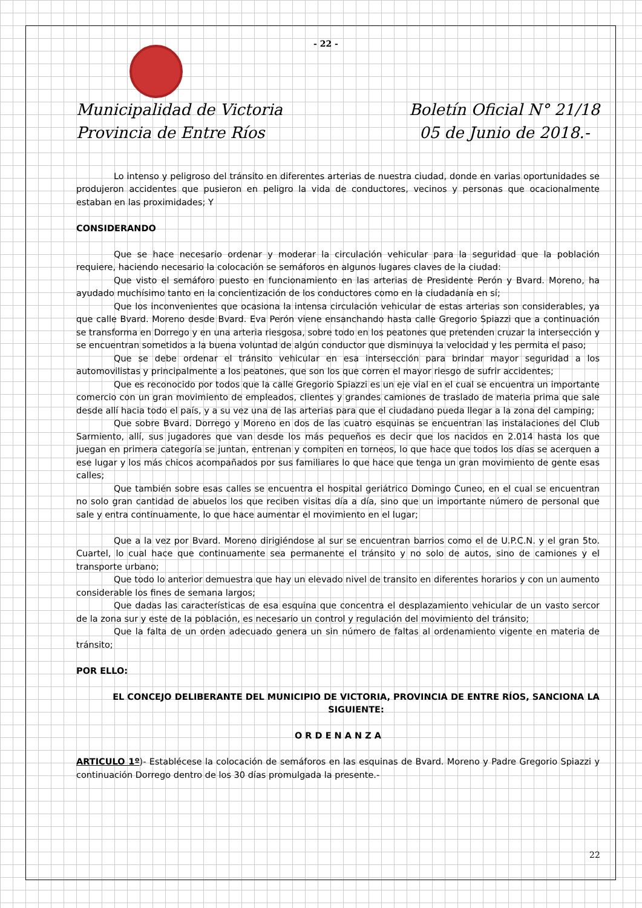- 22 -
Municipalidad de Victoria
Provincia de Entre Ríos
Boletín Oficial N° 21/18
05 de Junio de 2018.-
Lo intenso y peligroso del tránsito en diferentes arterias de nuestra ciudad, donde en varias oportunidades se produjeron accidentes que pusieron en peligro la vida de conductores, vecinos y personas que ocacionalmente estaban en las proximidades; Y
CONSIDERANDO
Que se hace necesario ordenar y moderar la circulación vehicular para la seguridad que la población requiere, haciendo necesario la colocación se semáforos en algunos lugares claves de la ciudad:
Que visto el semáforo puesto en funcionamiento en las arterias de Presidente Perón y Bvard. Moreno, ha ayudado muchísimo tanto en la concientización de los conductores como en la ciudadanía en sí;
Que los inconvenientes que ocasiona la intensa circulación vehicular de estas arterias son considerables, ya que calle Bvard. Moreno desde Bvard. Eva Perón viene ensanchando hasta calle Gregorio Spiazzi que a continuación se transforma en Dorrego y en una arteria riesgosa, sobre todo en los peatones que pretenden cruzar la intersección y se encuentran sometidos a la buena voluntad de algún conductor que disminuya la velocidad y les permita el paso;
Que se debe ordenar el tránsito vehicular en esa intersección para brindar mayor seguridad a los automovilistas y principalmente a los peatones, que son los que corren el mayor riesgo de sufrir accidentes;
Que es reconocido por todos que la calle Gregorio Spiazzi es un eje vial en el cual se encuentra un importante comercio con un gran movimiento de empleados, clientes y grandes camiones de traslado de materia prima que sale desde allí hacia todo el país, y a su vez una de las arterias para que el ciudadano pueda llegar a la zona del camping;
Que sobre Bvard. Dorrego y Moreno en dos de las cuatro esquinas se encuentran las instalaciones del Club Sarmiento, allí, sus jugadores que van desde los más pequeños es decir que los nacidos en 2.014 hasta los que juegan en primera categoría se juntan, entrenan y compiten en torneos, lo que hace que todos los días se acerquen a ese lugar y los más chicos acompañados por sus familiares lo que hace que tenga un gran movimiento de gente esas calles;
Que también sobre esas calles se encuentra el hospital geriátrico Domingo Cuneo, en el cual se encuentran no solo gran cantidad de abuelos los que reciben visitas día a día, sino que un importante número de personal que sale y entra continuamente, lo que hace aumentar el movimiento en el lugar;
Que a la vez por Bvard. Moreno dirigiéndose al sur se encuentran barrios como el de U.P.C.N. y el gran 5to. Cuartel, lo cual hace que continuamente sea permanente el tránsito y no solo de autos, sino de camiones y el transporte urbano;
Que todo lo anterior demuestra que hay un elevado nivel de transito en diferentes horarios y con un aumento considerable los fines de semana largos;
Que dadas las características de esa esquina que concentra el desplazamiento vehicular de un vasto sercor de la zona sur y este de la población, es necesario un control y regulación del movimiento del tránsito;
Que la falta de un orden adecuado genera un sin número de faltas al ordenamiento vigente en materia de tránsito;
POR ELLO:
EL CONCEJO DELIBERANTE DEL MUNICIPIO DE VICTORIA, PROVINCIA DE ENTRE RÍOS, SANCIONA LA SIGUIENTE:
O R D E N A N Z A
ARTICULO 1º)- Establécese la colocación de semáforos en las esquinas de Bvard. Moreno y Padre Gregorio Spiazzi y continuación Dorrego dentro de los 30 días promulgada la presente.-
22